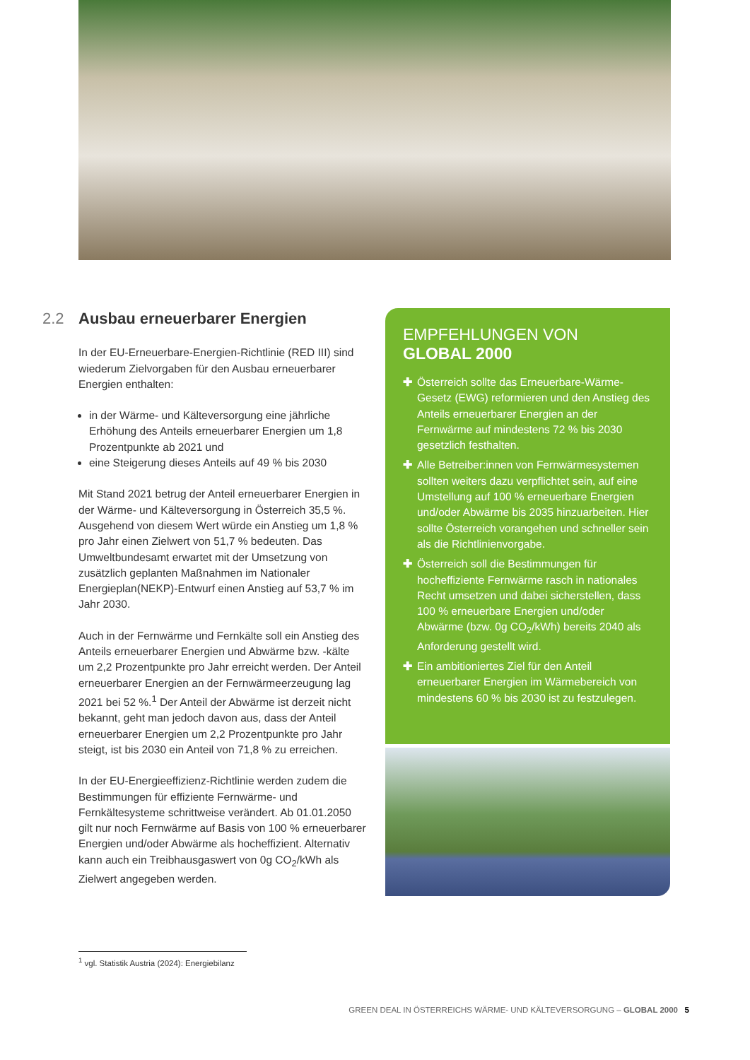2.2 Ausbau erneuerbarer Energien
In der EU-Erneuerbare-Energien-Richtlinie (RED III) sind wiederum Zielvorgaben für den Ausbau erneuerbarer Energien enthalten:
in der Wärme- und Kälteversorgung eine jährliche Erhöhung des Anteils erneuerbarer Energien um 1,8 Prozentpunkte ab 2021 und
eine Steigerung dieses Anteils auf 49 % bis 2030
Mit Stand 2021 betrug der Anteil erneuerbarer Energien in der Wärme- und Kälteversorgung in Österreich 35,5 %. Ausgehend von diesem Wert würde ein Anstieg um 1,8 % pro Jahr einen Zielwert von 51,7 % bedeuten. Das Umweltbundesamt erwartet mit der Umsetzung von zusätzlich geplanten Maßnahmen im Nationaler Energieplan(NEKP)-Entwurf einen Anstieg auf 53,7 % im Jahr 2030.
Auch in der Fernwärme und Fernkälte soll ein Anstieg des Anteils erneuerbarer Energien und Abwärme bzw. -kälte um 2,2 Prozentpunkte pro Jahr erreicht werden. Der Anteil erneuerbarer Energien an der Fernwärmeerzeugung lag 2021 bei 52 %.<sup>1</sup> Der Anteil der Abwärme ist derzeit nicht bekannt, geht man jedoch davon aus, dass der Anteil erneuerbarer Energien um 2,2 Prozentpunkte pro Jahr steigt, ist bis 2030 ein Anteil von 71,8 % zu erreichen.
In der EU-Energieeffizienz-Richtlinie werden zudem die Bestimmungen für effiziente Fernwärme- und Fernkältesysteme schrittweise verändert. Ab 01.01.2050 gilt nur noch Fernwärme auf Basis von 100 % erneuerbarer Energien und/oder Abwärme als hocheffizient. Alternativ kann auch ein Treibhausgaswert von 0g CO<sub>2</sub>/kWh als Zielwert angegeben werden.
EMPFEHLUNGEN VON
GLOBAL 2000
✚ Österreich sollte das Erneuerbare-Wärme-Gesetz (EWG) reformieren und den Anstieg des Anteils erneuerbarer Energien an der Fernwärme auf mindestens 72 % bis 2030 gesetzlich festhalten.
✚ Alle Betreiber:innen von Fernwärmesystemen sollten weiters dazu verpflichtet sein, auf eine Umstellung auf 100 % erneuerbare Energien und/oder Abwärme bis 2035 hinzuarbeiten. Hier sollte Österreich vorangehen und schneller sein als die Richtlinienvorgabe.
✚ Österreich soll die Bestimmungen für hocheffiziente Fernwärme rasch in nationales Recht umsetzen und dabei sicherstellen, dass 100 % erneuerbare Energien und/oder Abwärme (bzw. 0g CO<sub>2</sub>/kWh) bereits 2040 als Anforderung gestellt wird.
✚ Ein ambitioniertes Ziel für den Anteil erneuerbarer Energien im Wärmebereich von mindestens 60 % bis 2030 ist zu festzulegen.
<sup>1</sup> vgl. Statistik Austria (2024): Energiebilanz
GREEN DEAL IN ÖSTERREICHS WÄRME- UND KÄLTEVERSORGUNG – GLOBAL 2000 5